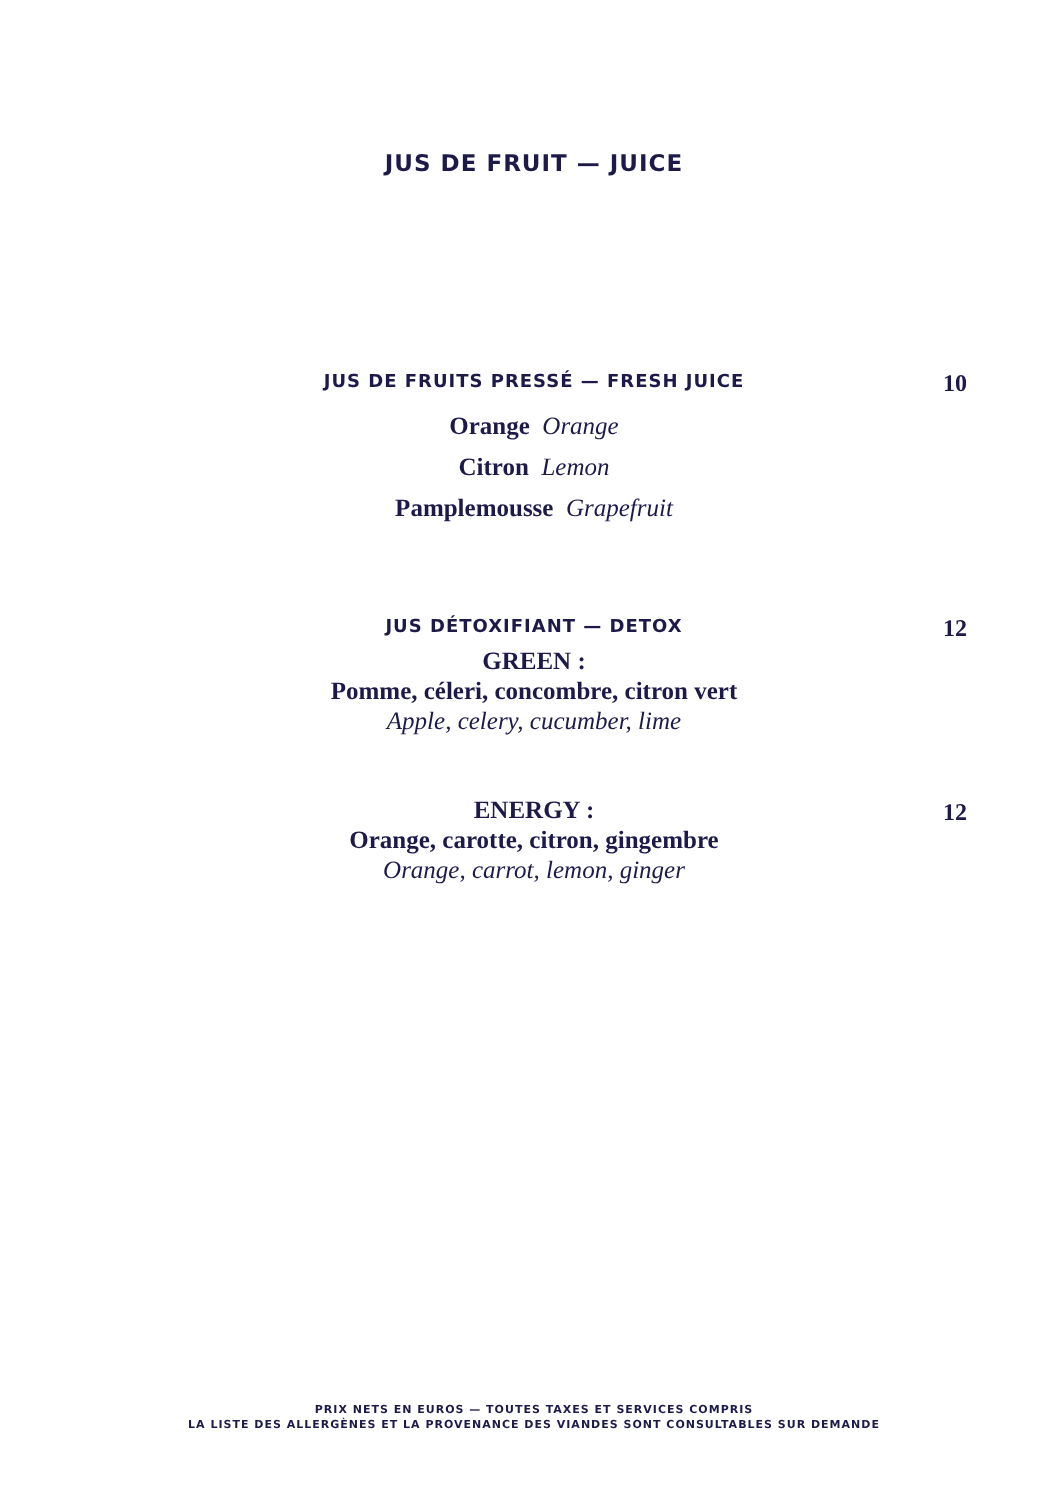JUS DE FRUIT — JUICE
JUS DE FRUITS PRESSÉ — FRESH JUICE 10
Orange Orange
Citron Lemon
Pamplemousse Grapefruit
JUS DÉTOXIFIANT — DETOX 12
GREEN :
Pomme, céleri, concombre, citron vert
Apple, celery, cucumber, lime
ENERGY : 12
Orange, carotte, citron, gingembre
Orange, carrot, lemon, ginger
PRIX NETS EN EUROS — TOUTES TAXES ET SERVICES COMPRIS
LA LISTE DES ALLERGÈNES ET LA PROVENANCE DES VIANDES SONT CONSULTABLES SUR DEMANDE